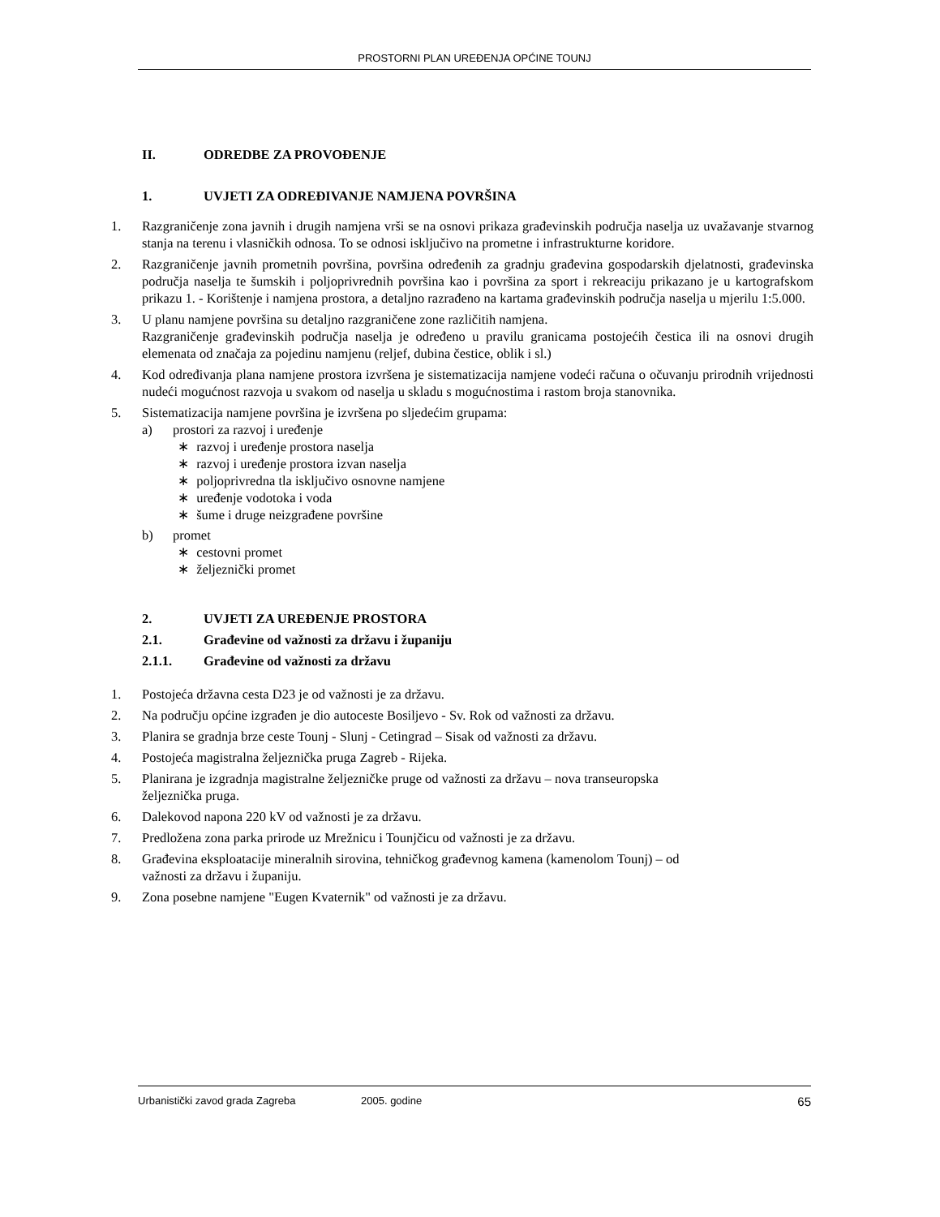PROSTORNI PLAN UREĐENJA OPĆINE TOUNJ
II. ODREDBE ZA PROVOĐENJE
1. UVJETI ZA ODREĐIVANJE NAMJENA POVRŠINA
1. Razgraničenje zona javnih i drugih namjena vrši se na osnovi prikaza građevinskih područja naselja uz uvažavanje stvarnog stanja na terenu i vlasničkih odnosa. To se odnosi isključivo na prometne i infrastrukturne koridore.
2. Razgraničenje javnih prometnih površina, površina određenih za gradnju građevina gospodarskih djelatnosti, građevinska područja naselja te šumskih i poljoprivrednih površina kao i površina za sport i rekreaciju prikazano je u kartografskom prikazu 1. - Korištenje i namjena prostora, a detaljno razrađeno na kartama građevinskih područja naselja u mjerilu 1:5.000.
3. U planu namjene površina su detaljno razgraničene zone različitih namjena.
Razgraničenje građevinskih područja naselja je određeno u pravilu granicama postojećih čestica ili na osnovi drugih elemenata od značaja za pojedinu namjenu (reljef, dubina čestice, oblik i sl.)
4. Kod određivanja plana namjene prostora izvršena je sistematizacija namjene vodeći računa o očuvanju prirodnih vrijednosti nudeći mogućnost razvoja u svakom od naselja u skladu s mogućnostima i rastom broja stanovnika.
5. Sistematizacija namjene površina je izvršena po sljedećim grupama:
a) prostori za razvoj i uređenje
∗ razvoj i uređenje prostora naselja
∗ razvoj i uređenje prostora izvan naselja
∗ poljoprivredna tla isključivo osnovne namjene
∗ uređenje vodotoka i voda
∗ šume i druge neizgrađene površine
b) promet
∗ cestovni promet
∗ željeznički promet
2. UVJETI ZA UREĐENJE PROSTORA
2.1. Građevine od važnosti za državu i županiju
2.1.1. Građevine od važnosti za državu
1. Postojeća državna cesta D23 je od važnosti je za državu.
2. Na području općine izgrađen je dio autoceste Bosiljevo - Sv. Rok od važnosti za državu.
3. Planira se gradnja brze ceste Tounj - Slunj - Cetingrad – Sisak od važnosti za državu.
4. Postojeća magistralna željeznička pruga Zagreb - Rijeka.
5. Planirana je izgradnja magistralne željezničke pruge od važnosti za državu – nova transeuropska
željeznička pruga.
6. Dalekovod napona 220 kV od važnosti je za državu.
7. Predložena zona parka prirode uz Mrežnicu i Tounjčicu od važnosti je za državu.
8. Građevina eksploatacije mineralnih sirovina, tehničkog građevnog kamena (kamenolom Tounj) – od
važnosti za državu i županiju.
9. Zona posebne namjene "Eugen Kvaternik" od važnosti je za državu.
Urbanistički zavod grada Zagreba 2005. godine 65